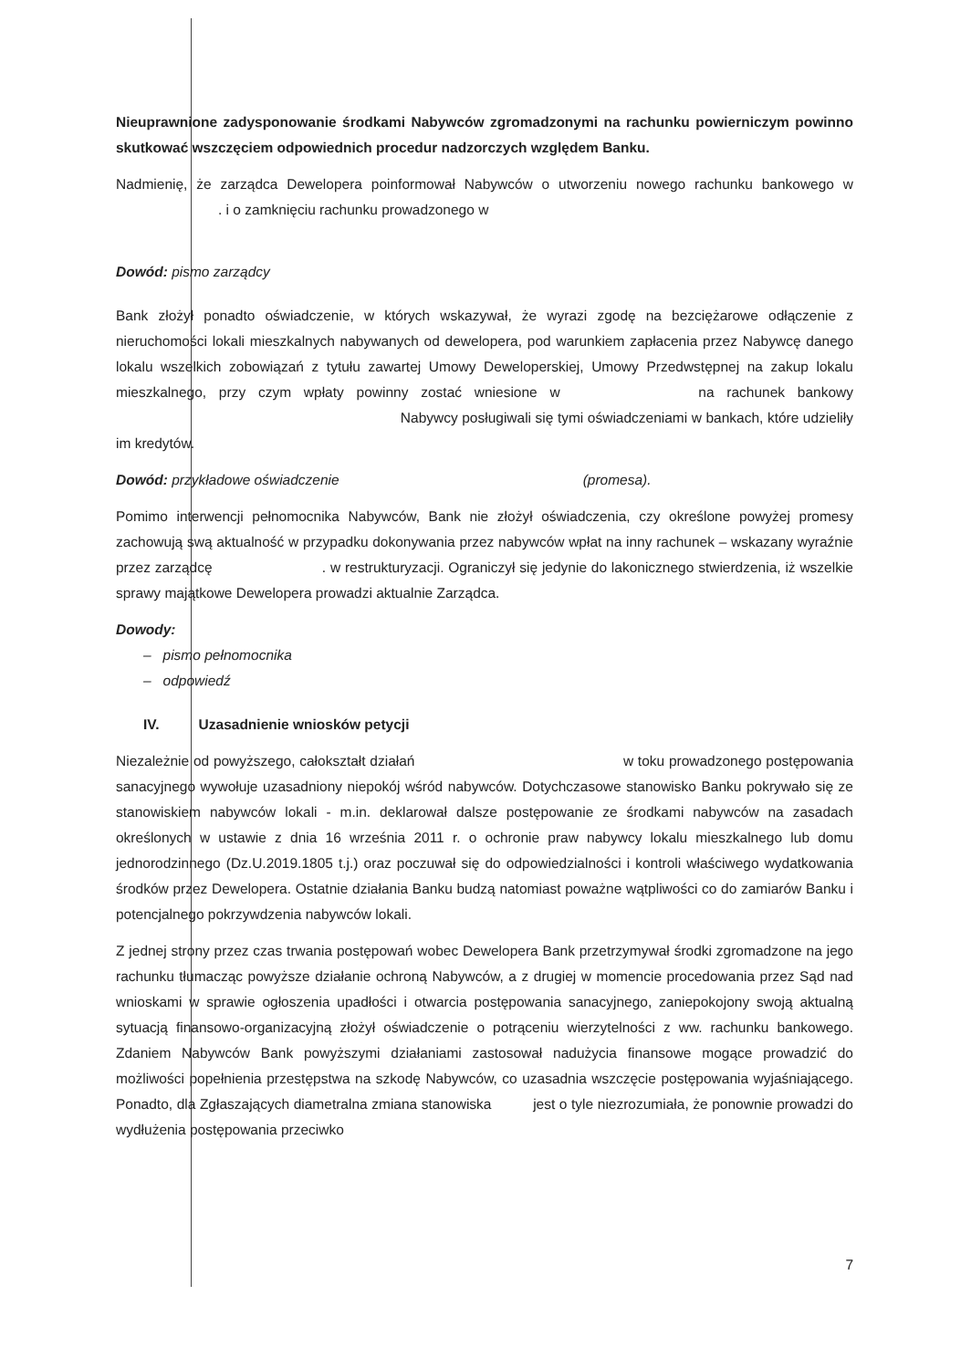Nieuprawnione zadysponowanie środkami Nabywców zgromadzonymi na rachunku powierniczym powinno skutkować wszczęciem odpowiednich procedur nadzorczych względem Banku.
Nadmienię, że zarządca Dewelopera poinformował Nabywców o utworzeniu nowego rachunku bankowego w . i o zamknięciu rachunku prowadzonego w
Dowód: pismo zarządcy
Bank złożył ponadto oświadczenie, w których wskazywał, że wyrazi zgodę na bezciężarowe odłączenie z nieruchomości lokali mieszkalnych nabywanych od dewelopera, pod warunkiem zapłacenia przez Nabywcę danego lokalu wszelkich zobowiązań z tytułu zawartej Umowy Deweloperskiej, Umowy Przedwstępnej na zakup lokalu mieszkalnego, przy czym wpłaty powinny zostać wniesione w na rachunek bankowy Nabywcy posługiwali się tymi oświadczeniami w bankach, które udzieliły im kredytów.
Dowód: przykładowe oświadczenie (promesa).
Pomimo interwencji pełnomocnika Nabywców, Bank nie złożył oświadczenia, czy określone powyżej promesy zachowują swą aktualność w przypadku dokonywania przez nabywców wpłat na inny rachunek – wskazany wyraźnie przez zarządcę . w restrukturyzacji. Ograniczył się jedynie do lakonicznego stwierdzenia, iż wszelkie sprawy majątkowe Dewelopera prowadzi aktualnie Zarządca.
Dowody:
– pismo pełnomocnika
– odpowiedź
IV. Uzasadnienie wniosków petycji
Niezależnie od powyższego, całokształt działań w toku prowadzonego postępowania sanacyjnego wywołuje uzasadniony niepokój wśród nabywców. Dotychczasowe stanowisko Banku pokrywało się ze stanowiskiem nabywców lokali - m.in. deklarował dalsze postępowanie ze środkami nabywców na zasadach określonych w ustawie z dnia 16 września 2011 r. o ochronie praw nabywcy lokalu mieszkalnego lub domu jednorodzinnego (Dz.U.2019.1805 t.j.) oraz poczuwał się do odpowiedzialności i kontroli właściwego wydatkowania środków przez Dewelopera. Ostatnie działania Banku budzą natomiast poważne wątpliwości co do zamiarów Banku i potencjalnego pokrzywdzenia nabywców lokali.
Z jednej strony przez czas trwania postępowań wobec Dewelopera Bank przetrzymywał środki zgromadzone na jego rachunku tłumacząc powyższe działanie ochroną Nabywców, a z drugiej w momencie procedowania przez Sąd nad wnioskami w sprawie ogłoszenia upadłości i otwarcia postępowania sanacyjnego, zaniepokojony swoją aktualną sytuacją finansowo-organizacyjną złożył oświadczenie o potrąceniu wierzytelności z ww. rachunku bankowego. Zdaniem Nabywców Bank powyższymi działaniami zastosował nadużycia finansowe mogące prowadzić do możliwości popełnienia przestępstwa na szkodę Nabywców, co uzasadnia wszczęcie postępowania wyjaśniającego. Ponadto, dla Zgłaszających diametralna zmiana stanowiska jest o tyle niezrozumiała, że ponownie prowadzi do wydłużenia postępowania przeciwko
7